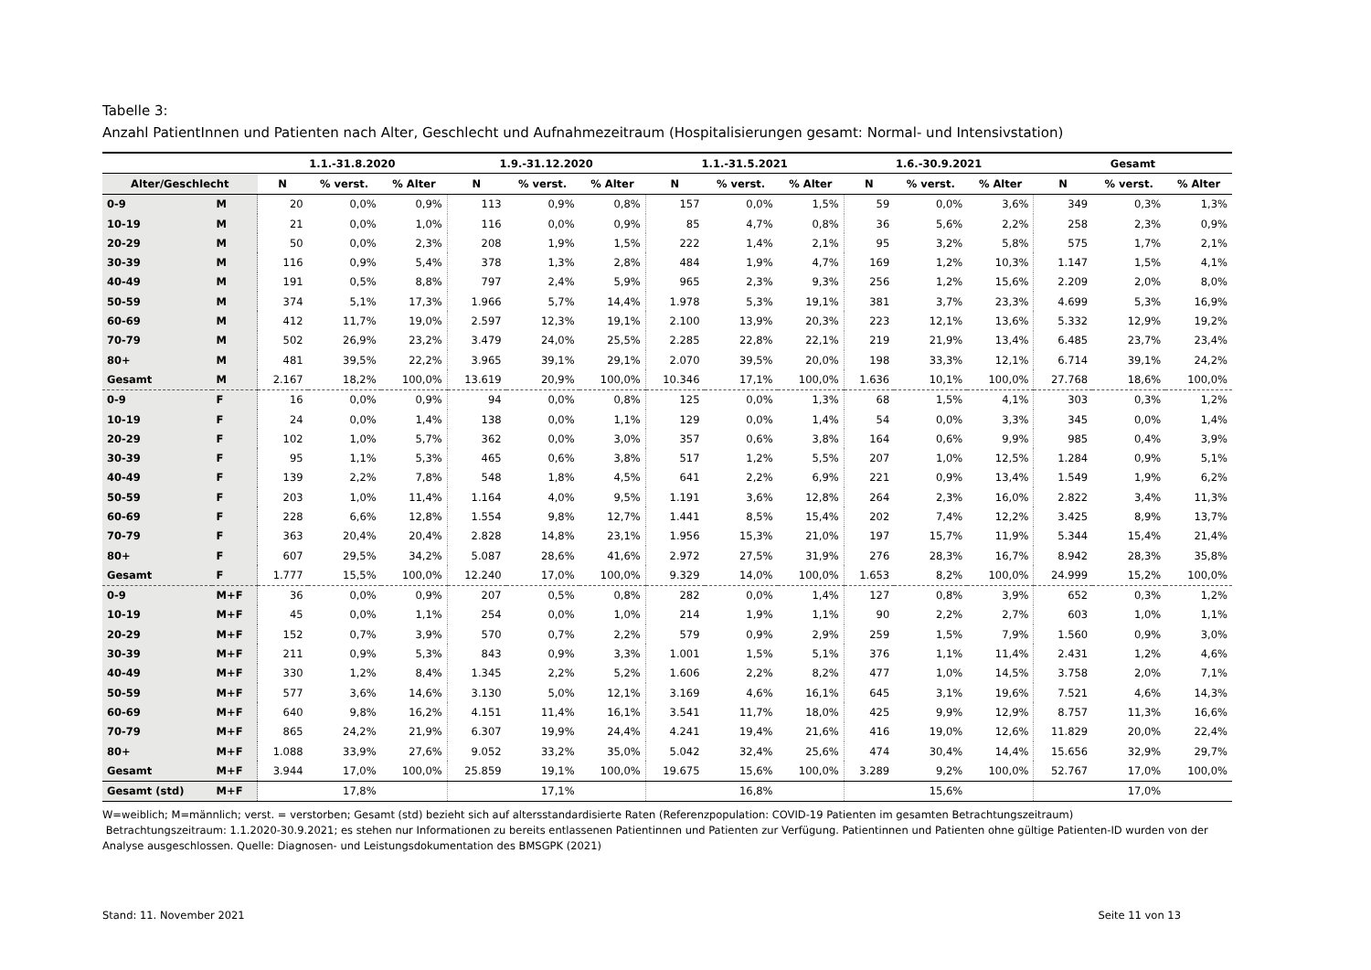Tabelle 3:
Anzahl PatientInnen und Patienten nach Alter, Geschlecht und Aufnahmezeitraum (Hospitalisierungen gesamt: Normal- und Intensivstation)
| | | 1.1.-31.8.2020 | | | 1.9.-31.12.2020 | | | 1.1.-31.5.2021 | | | 1.6.-30.9.2021 | | | Gesamt | | |
| --- | --- | --- | --- | --- | --- | --- | --- | --- | --- | --- | --- | --- | --- | --- | --- | --- |
| Alter/Geschlecht | | N | % verst. | % Alter | N | % verst. | % Alter | N | % verst. | % Alter | N | % verst. | % Alter | N | % verst. | % Alter |
| 0-9 | M | 20 | 0,0% | 0,9% | 113 | 0,9% | 0,8% | 157 | 0,0% | 1,5% | 59 | 0,0% | 3,6% | 349 | 0,3% | 1,3% |
| 10-19 | M | 21 | 0,0% | 1,0% | 116 | 0,0% | 0,9% | 85 | 4,7% | 0,8% | 36 | 5,6% | 2,2% | 258 | 2,3% | 0,9% |
| 20-29 | M | 50 | 0,0% | 2,3% | 208 | 1,9% | 1,5% | 222 | 1,4% | 2,1% | 95 | 3,2% | 5,8% | 575 | 1,7% | 2,1% |
| 30-39 | M | 116 | 0,9% | 5,4% | 378 | 1,3% | 2,8% | 484 | 1,9% | 4,7% | 169 | 1,2% | 10,3% | 1.147 | 1,5% | 4,1% |
| 40-49 | M | 191 | 0,5% | 8,8% | 797 | 2,4% | 5,9% | 965 | 2,3% | 9,3% | 256 | 1,2% | 15,6% | 2.209 | 2,0% | 8,0% |
| 50-59 | M | 374 | 5,1% | 17,3% | 1.966 | 5,7% | 14,4% | 1.978 | 5,3% | 19,1% | 381 | 3,7% | 23,3% | 4.699 | 5,3% | 16,9% |
| 60-69 | M | 412 | 11,7% | 19,0% | 2.597 | 12,3% | 19,1% | 2.100 | 13,9% | 20,3% | 223 | 12,1% | 13,6% | 5.332 | 12,9% | 19,2% |
| 70-79 | M | 502 | 26,9% | 23,2% | 3.479 | 24,0% | 25,5% | 2.285 | 22,8% | 22,1% | 219 | 21,9% | 13,4% | 6.485 | 23,7% | 23,4% |
| 80+ | M | 481 | 39,5% | 22,2% | 3.965 | 39,1% | 29,1% | 2.070 | 39,5% | 20,0% | 198 | 33,3% | 12,1% | 6.714 | 39,1% | 24,2% |
| Gesamt | M | 2.167 | 18,2% | 100,0% | 13.619 | 20,9% | 100,0% | 10.346 | 17,1% | 100,0% | 1.636 | 10,1% | 100,0% | 27.768 | 18,6% | 100,0% |
| 0-9 | F | 16 | 0,0% | 0,9% | 94 | 0,0% | 0,8% | 125 | 0,0% | 1,3% | 68 | 1,5% | 4,1% | 303 | 0,3% | 1,2% |
| 10-19 | F | 24 | 0,0% | 1,4% | 138 | 0,0% | 1,1% | 129 | 0,0% | 1,4% | 54 | 0,0% | 3,3% | 345 | 0,0% | 1,4% |
| 20-29 | F | 102 | 1,0% | 5,7% | 362 | 0,0% | 3,0% | 357 | 0,6% | 3,8% | 164 | 0,6% | 9,9% | 985 | 0,4% | 3,9% |
| 30-39 | F | 95 | 1,1% | 5,3% | 465 | 0,6% | 3,8% | 517 | 1,2% | 5,5% | 207 | 1,0% | 12,5% | 1.284 | 0,9% | 5,1% |
| 40-49 | F | 139 | 2,2% | 7,8% | 548 | 1,8% | 4,5% | 641 | 2,2% | 6,9% | 221 | 0,9% | 13,4% | 1.549 | 1,9% | 6,2% |
| 50-59 | F | 203 | 1,0% | 11,4% | 1.164 | 4,0% | 9,5% | 1.191 | 3,6% | 12,8% | 264 | 2,3% | 16,0% | 2.822 | 3,4% | 11,3% |
| 60-69 | F | 228 | 6,6% | 12,8% | 1.554 | 9,8% | 12,7% | 1.441 | 8,5% | 15,4% | 202 | 7,4% | 12,2% | 3.425 | 8,9% | 13,7% |
| 70-79 | F | 363 | 20,4% | 20,4% | 2.828 | 14,8% | 23,1% | 1.956 | 15,3% | 21,0% | 197 | 15,7% | 11,9% | 5.344 | 15,4% | 21,4% |
| 80+ | F | 607 | 29,5% | 34,2% | 5.087 | 28,6% | 41,6% | 2.972 | 27,5% | 31,9% | 276 | 28,3% | 16,7% | 8.942 | 28,3% | 35,8% |
| Gesamt | F | 1.777 | 15,5% | 100,0% | 12.240 | 17,0% | 100,0% | 9.329 | 14,0% | 100,0% | 1.653 | 8,2% | 100,0% | 24.999 | 15,2% | 100,0% |
| 0-9 | M+F | 36 | 0,0% | 0,9% | 207 | 0,5% | 0,8% | 282 | 0,0% | 1,4% | 127 | 0,8% | 3,9% | 652 | 0,3% | 1,2% |
| 10-19 | M+F | 45 | 0,0% | 1,1% | 254 | 0,0% | 1,0% | 214 | 1,9% | 1,1% | 90 | 2,2% | 2,7% | 603 | 1,0% | 1,1% |
| 20-29 | M+F | 152 | 0,7% | 3,9% | 570 | 0,7% | 2,2% | 579 | 0,9% | 2,9% | 259 | 1,5% | 7,9% | 1.560 | 0,9% | 3,0% |
| 30-39 | M+F | 211 | 0,9% | 5,3% | 843 | 0,9% | 3,3% | 1.001 | 1,5% | 5,1% | 376 | 1,1% | 11,4% | 2.431 | 1,2% | 4,6% |
| 40-49 | M+F | 330 | 1,2% | 8,4% | 1.345 | 2,2% | 5,2% | 1.606 | 2,2% | 8,2% | 477 | 1,0% | 14,5% | 3.758 | 2,0% | 7,1% |
| 50-59 | M+F | 577 | 3,6% | 14,6% | 3.130 | 5,0% | 12,1% | 3.169 | 4,6% | 16,1% | 645 | 3,1% | 19,6% | 7.521 | 4,6% | 14,3% |
| 60-69 | M+F | 640 | 9,8% | 16,2% | 4.151 | 11,4% | 16,1% | 3.541 | 11,7% | 18,0% | 425 | 9,9% | 12,9% | 8.757 | 11,3% | 16,6% |
| 70-79 | M+F | 865 | 24,2% | 21,9% | 6.307 | 19,9% | 24,4% | 4.241 | 19,4% | 21,6% | 416 | 19,0% | 12,6% | 11.829 | 20,0% | 22,4% |
| 80+ | M+F | 1.088 | 33,9% | 27,6% | 9.052 | 33,2% | 35,0% | 5.042 | 32,4% | 25,6% | 474 | 30,4% | 14,4% | 15.656 | 32,9% | 29,7% |
| Gesamt | M+F | 3.944 | 17,0% | 100,0% | 25.859 | 19,1% | 100,0% | 19.675 | 15,6% | 100,0% | 3.289 | 9,2% | 100,0% | 52.767 | 17,0% | 100,0% |
| Gesamt (std) | M+F | | 17,8% | | | 17,1% | | | 16,8% | | | 15,6% | | | 17,0% | |
W=weiblich; M=männlich; verst. = verstorben; Gesamt (std) bezieht sich auf altersstandardisierte Raten (Referenzpopulation: COVID-19 Patienten im gesamten Betrachtungszeitraum)
Betrachtungszeitraum: 1.1.2020-30.9.2021; es stehen nur Informationen zu bereits entlassenen Patientinnen und Patienten zur Verfügung. Patientinnen und Patienten ohne gültige Patienten-ID wurden von der Analyse ausgeschlossen. Quelle: Diagnosen- und Leistungsdokumentation des BMSGPK (2021)
Stand: 11. November 2021 Seite 11 von 13